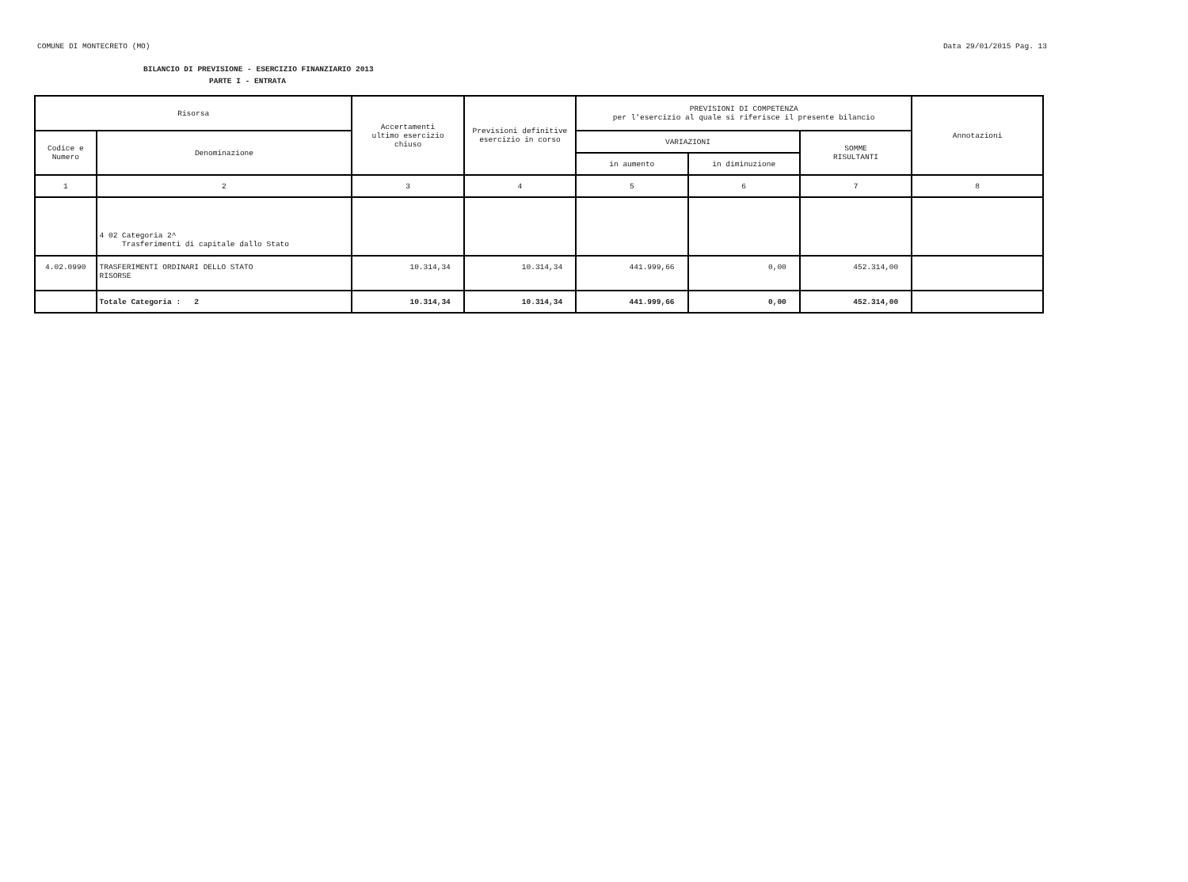COMUNE DI MONTECRETO (MO) Data 29/01/2015 Pag. 13
BILANCIO DI PREVISIONE - ESERCIZIO FINANZIARIO 2013
PARTE I - ENTRATA
| Risorsa | | Accertamenti ultimo esercizio chiuso | Previsioni definitive esercizio in corso | PREVISIONI DI COMPETENZA per l'esercizio al quale si riferisce il presente bilancio | | | Annotazioni |
| --- | --- | --- | --- | --- | --- | --- | --- |
| Codice e Numero | Denominazione | | | VARIAZIONI | | SOMME RISULTANTI | |
| | | | | in aumento | in diminuzione | | |
| 1 | 2 | 3 | 4 | 5 | 6 | 7 | 8 |
| | 4 02 Categoria 2^ Trasferimenti di capitale dallo Stato | | | | | | |
| 4.02.0990 | TRASFERIMENTI ORDINARI DELLO STATO RISORSE | 10.314,34 | 10.314,34 | 441.999,66 | 0,00 | 452.314,00 | |
| | Totale Categoria : 2 | 10.314,34 | 10.314,34 | 441.999,66 | 0,00 | 452.314,00 | |